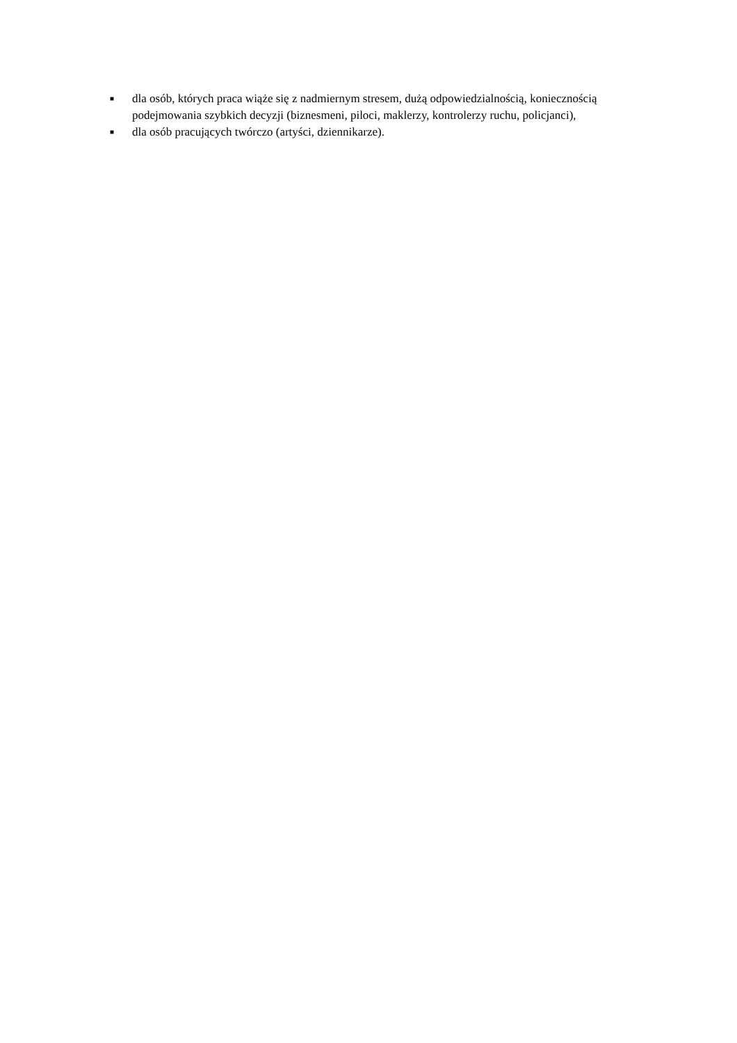■ dla osób, których praca wiąże się z nadmiernym stresem, dużą odpowiedzialnością, koniecznością podejmowania szybkich decyzji (biznesmeni, piloci, maklerzy, kontrolerzy ruchu, policjanci),
■ dla osób pracujących twórczo (artyści, dziennikarze).